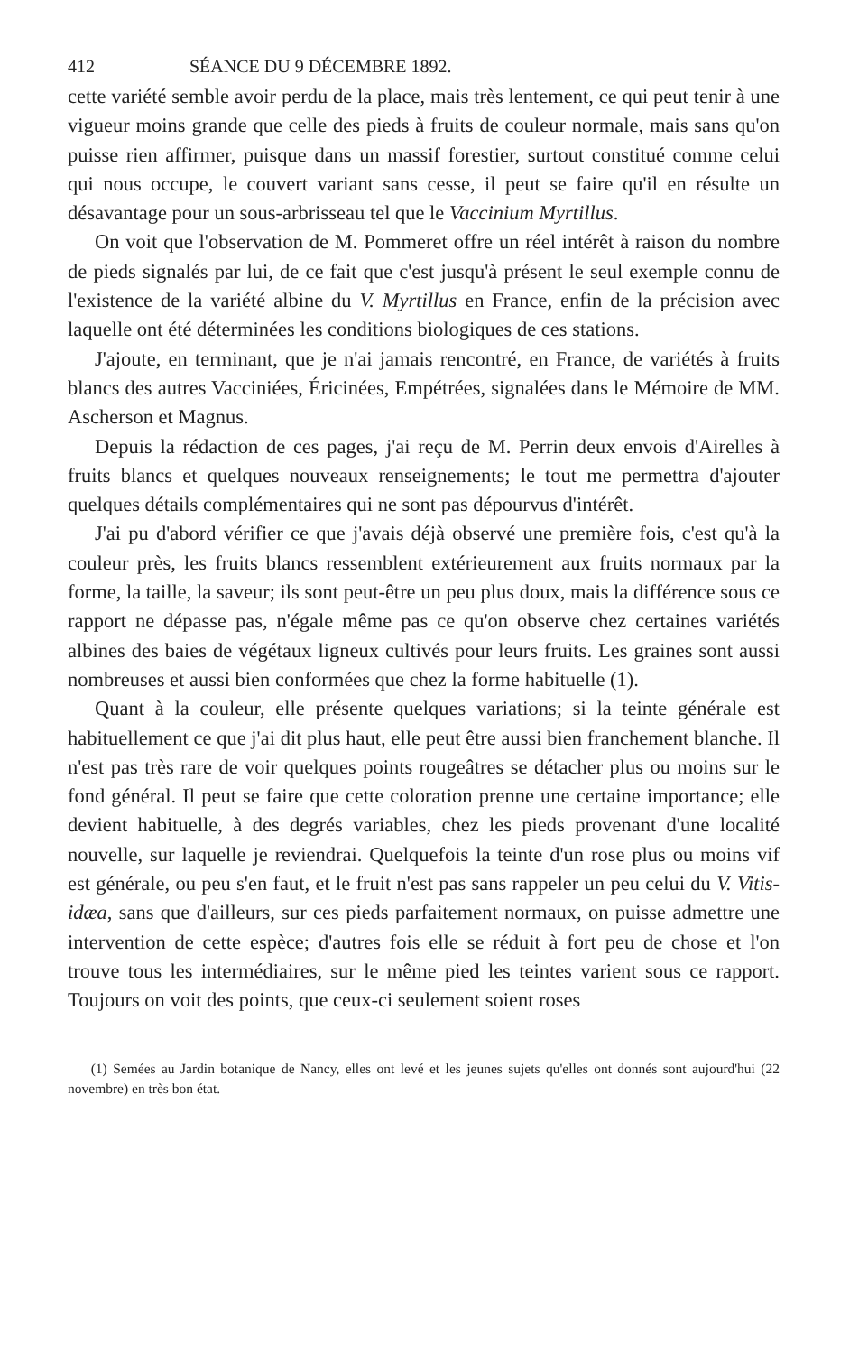412 SÉANCE DU 9 DÉCEMBRE 1892.
cette variété semble avoir perdu de la place, mais très lentement, ce qui peut tenir à une vigueur moins grande que celle des pieds à fruits de couleur normale, mais sans qu'on puisse rien affirmer, puisque dans un massif forestier, surtout constitué comme celui qui nous occupe, le couvert variant sans cesse, il peut se faire qu'il en résulte un désavantage pour un sous-arbrisseau tel que le Vaccinium Myrtillus.
On voit que l'observation de M. Pommeret offre un réel intérêt à raison du nombre de pieds signalés par lui, de ce fait que c'est jusqu'à présent le seul exemple connu de l'existence de la variété albine du V. Myrtillus en France, enfin de la précision avec laquelle ont été déterminées les conditions biologiques de ces stations.
J'ajoute, en terminant, que je n'ai jamais rencontré, en France, de variétés à fruits blancs des autres Vacciniées, Éricinées, Empétrées, signalées dans le Mémoire de MM. Ascherson et Magnus.
Depuis la rédaction de ces pages, j'ai reçu de M. Perrin deux envois d'Airelles à fruits blancs et quelques nouveaux renseignements; le tout me permettra d'ajouter quelques détails complémentaires qui ne sont pas dépourvus d'intérêt.
J'ai pu d'abord vérifier ce que j'avais déjà observé une première fois, c'est qu'à la couleur près, les fruits blancs ressemblent extérieurement aux fruits normaux par la forme, la taille, la saveur; ils sont peut-être un peu plus doux, mais la différence sous ce rapport ne dépasse pas, n'égale même pas ce qu'on observe chez certaines variétés albines des baies de végétaux ligneux cultivés pour leurs fruits. Les graines sont aussi nombreuses et aussi bien conformées que chez la forme habituelle (1).
Quant à la couleur, elle présente quelques variations; si la teinte générale est habituellement ce que j'ai dit plus haut, elle peut être aussi bien franchement blanche. Il n'est pas très rare de voir quelques points rougeâtres se détacher plus ou moins sur le fond général. Il peut se faire que cette coloration prenne une certaine importance; elle devient habituelle, à des degrés variables, chez les pieds provenant d'une localité nouvelle, sur laquelle je reviendrai. Quelquefois la teinte d'un rose plus ou moins vif est générale, ou peu s'en faut, et le fruit n'est pas sans rappeler un peu celui du V. Vitis-idæa, sans que d'ailleurs, sur ces pieds parfaitement normaux, on puisse admettre une intervention de cette espèce; d'autres fois elle se réduit à fort peu de chose et l'on trouve tous les intermédiaires, sur le même pied les teintes varient sous ce rapport. Toujours on voit des points, que ceux-ci seulement soient roses
(1) Semées au Jardin botanique de Nancy, elles ont levé et les jeunes sujets qu'elles ont donnés sont aujourd'hui (22 novembre) en très bon état.